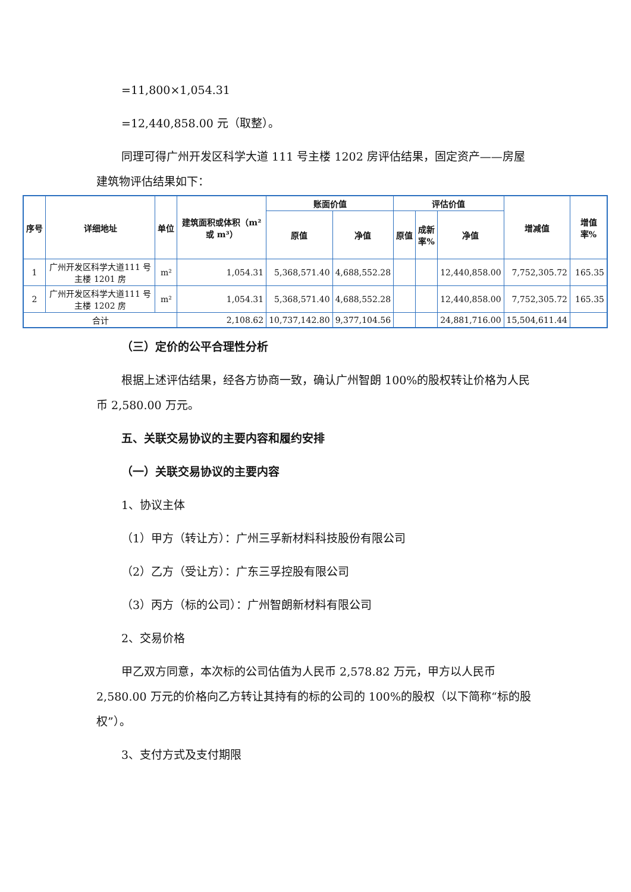=11,800×1,054.31
=12,440,858.00 元（取整）。
同理可得广州开发区科学大道 111 号主楼 1202 房评估结果，固定资产——房屋建筑物评估结果如下：
| 序号 | 详细地址 | 单位 | 建筑面积或体积（m²或 m³） | 账面价值 | | 评估价值 | | | 增减值 | 增值率% |
| --- | --- | --- | --- | --- | --- | --- | --- | --- | --- | --- |
| | | | | 原值 | 净值 | 原值 | 成新率% | 净值 | | |
| 1 | 广州开发区科学大道111 号主楼 1201 房 | m² | 1,054.31 | 5,368,571.40 | 4,688,552.28 | | | 12,440,858.00 | 7,752,305.72 | 165.35 |
| 2 | 广州开发区科学大道111 号主楼 1202 房 | m² | 1,054.31 | 5,368,571.40 | 4,688,552.28 | | | 12,440,858.00 | 7,752,305.72 | 165.35 |
| 合计 | | | 2,108.62 | 10,737,142.80 | 9,377,104.56 | | | 24,881,716.00 | 15,504,611.44 | |
（三）定价的公平合理性分析
根据上述评估结果，经各方协商一致，确认广州智朗 100%的股权转让价格为人民币 2,580.00 万元。
五、关联交易协议的主要内容和履约安排
（一）关联交易协议的主要内容
1、协议主体
（1）甲方（转让方）：广州三孚新材料科技股份有限公司
（2）乙方（受让方）：广东三孚控股有限公司
（3）丙方（标的公司）：广州智朗新材料有限公司
2、交易价格
甲乙双方同意，本次标的公司估值为人民币 2,578.82 万元，甲方以人民币 2,580.00 万元的价格向乙方转让其持有的标的公司的 100%的股权（以下简称“标的股权”）。
3、支付方式及支付期限